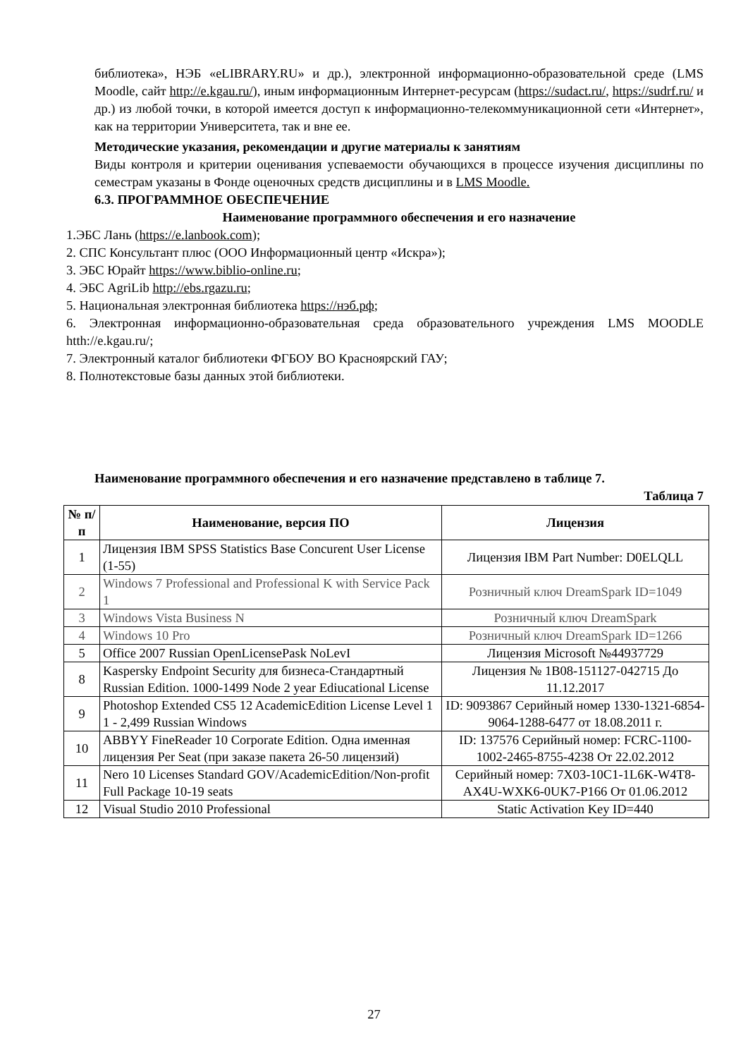библиотека», НЭБ «eLIBRARY.RU» и др.), электронной информационно-образовательной среде (LMS Moodle, сайт http://e.kgau.ru/), иным информационным Интернет-ресурсам (https://sudact.ru/, https://sudrf.ru/ и др.) из любой точки, в которой имеется доступ к информационно-телекоммуникационной сети «Интернет», как на территории Университета, так и вне ее.
Методические указания, рекомендации и другие материалы к занятиям
Виды контроля и критерии оценивания успеваемости обучающихся в процессе изучения дисциплины по семестрам указаны в Фонде оценочных средств дисциплины и в LMS Moodle.
6.3. ПРОГРАММНОЕ ОБЕСПЕЧЕНИЕ
Наименование программного обеспечения и его назначение
1.ЭБС Лань (https://e.lanbook.com);
2. СПС Консультант плюс (ООО Информационный центр «Искра»);
3. ЭБС Юрайт https://www.biblio-online.ru;
4. ЭБС AgriLib http://ebs.rgazu.ru;
5. Национальная электронная библиотека https://нэб.рф;
6. Электронная информационно-образовательная среда образовательного учреждения LMS MOODLE htth://e.kgau.ru/;
7. Электронный каталог библиотеки ФГБОУ ВО Красноярский ГАУ;
8. Полнотекстовые базы данных этой библиотеки.
Наименование программного обеспечения и его назначение представлено в таблице 7.
Таблица 7
| № п/п | Наименование, версия ПО | Лицензия |
| --- | --- | --- |
| 1 | Лицензия IBM SPSS Statistics Base Concurent User License (1-55) | Лицензия IBM Part Number: D0ELQLL |
| 2 | Windows 7 Professional and Professional K with Service Pack 1 | Розничный ключ DreamSpark ID=1049 |
| 3 | Windows Vista Business N | Розничный ключ DreamSpark |
| 4 | Windows 10 Pro | Розничный ключ DreamSpark ID=1266 |
| 5 | Office 2007 Russian OpenLicensePask NoLevI | Лицензия Microsoft №44937729 |
| 8 | Kaspersky Endpoint Security для бизнеса-Стандартный Russian Edition. 1000-1499 Node 2 year Ediucational License | Лицензия № 1B08-151127-042715 До 11.12.2017 |
| 9 | Photoshop Extended CS5 12 AcademicEdition License Level 1 1 - 2,499 Russian Windows | ID: 9093867 Серийный номер 1330-1321-6854-9064-1288-6477 от 18.08.2011 г. |
| 10 | ABBYY FineReader 10 Corporate Edition. Одна именная лицензия Per Seat (при заказе пакета 26-50 лицензий) | ID: 137576 Серийный номер: FCRC-1100-1002-2465-8755-4238 От 22.02.2012 |
| 11 | Nero 10 Licenses Standard GOV/AcademicEdition/Non-profit Full Package 10-19 seats | Серийный номер: 7X03-10C1-1L6K-W4T8-AX4U-WXK6-0UK7-P166 От 01.06.2012 |
| 12 | Visual Studio 2010 Professional | Static Activation Key ID=440 |
27